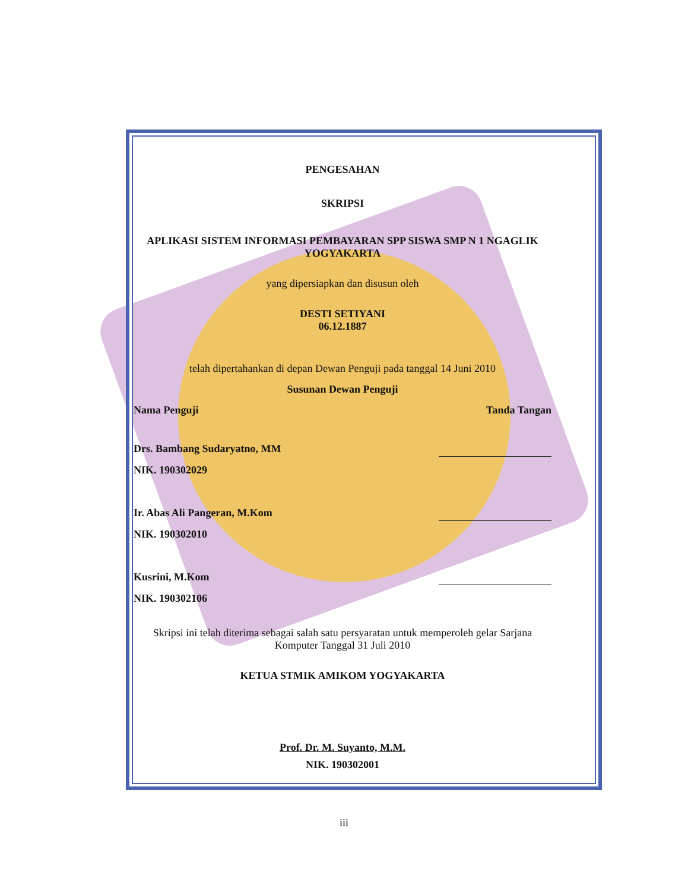PENGESAHAN
SKRIPSI
APLIKASI SISTEM INFORMASI PEMBAYARAN SPP SISWA SMP N 1 NGAGLIK YOGYAKARTA
yang dipersiapkan dan disusun oleh
DESTI SETIYANI
06.12.1887
telah dipertahankan di depan Dewan Penguji pada tanggal 14 Juni 2010
Susunan Dewan Penguji
Nama Penguji Tanda Tangan
Drs. Bambang Sudaryatno, MM
NIK. 190302029
Ir. Abas Ali Pangeran, M.Kom
NIK. 190302010
Kusrini, M.Kom
NIK. 190302106
Skripsi ini telah diterima sebagai salah satu persyaratan untuk memperoleh gelar Sarjana Komputer Tanggal 31 Juli 2010
KETUA STMIK AMIKOM YOGYAKARTA
Prof. Dr. M. Suyanto, M.M.
NIK. 190302001
iii